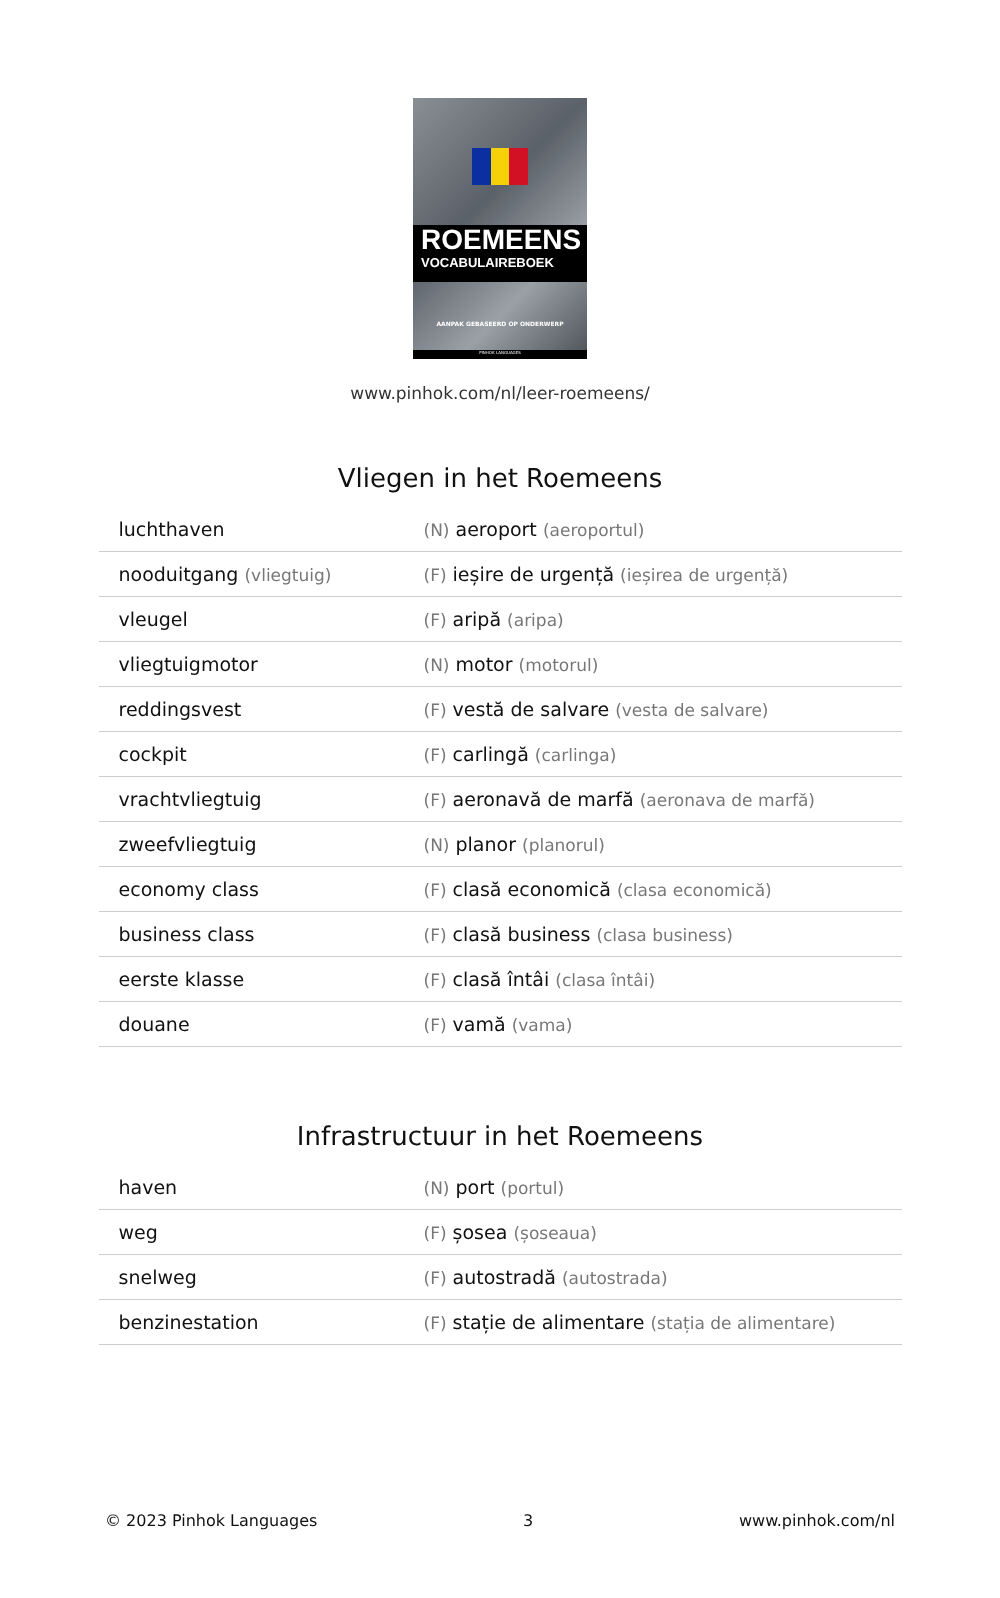ROEMEENS
VOCABULAIREBOEK
AANPAK GEBASEERD OP ONDERWERP
PINHOK LANGUAGES
www.pinhok.com/nl/leer-roemeens/
Vliegen in het Roemeens
| luchthaven | (N) aeroport (aeroportul) |
| nooduitgang (vliegtuig) | (F) ieșire de urgență (ieșirea de urgență) |
| vleugel | (F) aripă (aripa) |
| vliegtuigmotor | (N) motor (motorul) |
| reddingsvest | (F) vestă de salvare (vesta de salvare) |
| cockpit | (F) carlingă (carlinga) |
| vrachtvliegtuig | (F) aeronavă de marfă (aeronava de marfă) |
| zweefvliegtuig | (N) planor (planorul) |
| economy class | (F) clasă economică (clasa economică) |
| business class | (F) clasă business (clasa business) |
| eerste klasse | (F) clasă întâi (clasa întâi) |
| douane | (F) vamă (vama) |
Infrastructuur in het Roemeens
| haven | (N) port (portul) |
| weg | (F) șosea (șoseaua) |
| snelweg | (F) autostradă (autostrada) |
| benzinestation | (F) stație de alimentare (stația de alimentare) |
© 2023 Pinhok Languages 3 www.pinhok.com/nl